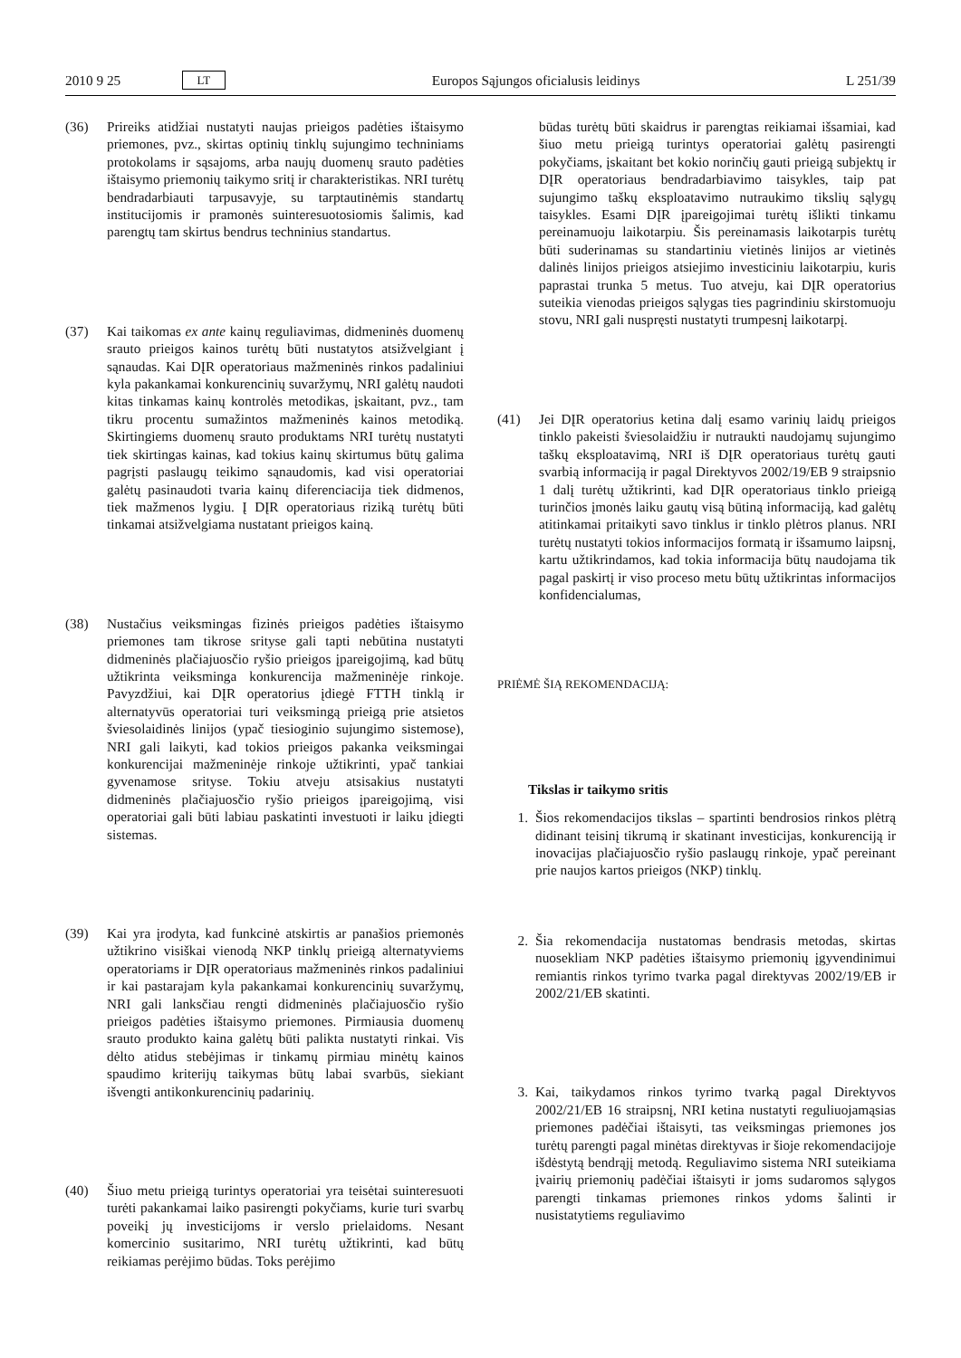2010 9 25 LT Europos Sąjungos oficialusis leidinys L 251/39
(36) Prireiks atidžiai nustatyti naujas prieigos padėties ištaisymo priemones, pvz., skirtas optinių tinklų sujungimo techniniams protokolams ir sąsajoms, arba naujų duomenų srauto padėties ištaisymo priemonių taikymo sritį ir charakteristikas. NRI turėtų bendradarbiauti tarpusavyje, su tarptautinėmis standartų institucijomis ir pramonės suinteresuotosiomis šalimis, kad parengtų tam skirtus bendrus techninius standartus.
(37) Kai taikomas ex ante kainų reguliavimas, didmeninės duomenų srauto prieigos kainos turėtų būti nustatytos atsižvelgiant į sąnaudas. Kai DĮR operatoriaus mažmeninės rinkos padaliniui kyla pakankamai konkurencinių suvaržymų, NRI galėtų naudoti kitas tinkamas kainų kontrolės metodikas, įskaitant, pvz., tam tikru procentu sumažintos mažmeninės kainos metodiką. Skirtingiems duomenų srauto produktams NRI turėtų nustatyti tiek skirtingas kainas, kad tokius kainų skirtumus būtų galima pagrįsti paslaugų teikimo sąnaudomis, kad visi operatoriai galėtų pasinaudoti tvaria kainų diferenciacija tiek didmenos, tiek mažmenos lygiu. Į DĮR operatoriaus riziką turėtų būti tinkamai atsižvelgiama nustatant prieigos kainą.
(38) Nustačius veiksmingas fizinės prieigos padėties ištaisymo priemones tam tikrose srityse gali tapti nebūtina nustatyti didmeninės plačiajuosčio ryšio prieigos įpareigojimą, kad būtų užtikrinta veiksminga konkurencija mažmeninėje rinkoje. Pavyzdžiui, kai DĮR operatorius įdiegė FTTH tinklą ir alternatyvūs operatoriai turi veiksmingą prieigą prie atsietos šviesolaidinės linijos (ypač tiesioginio sujungimo sistemose), NRI gali laikyti, kad tokios prieigos pakanka veiksmingai konkurencijai mažmeninėje rinkoje užtikrinti, ypač tankiai gyvenamose srityse. Tokiu atveju atsisakius nustatyti didmeninės plačiajuosčio ryšio prieigos įpareigojimą, visi operatoriai gali būti labiau paskatinti investuoti ir laiku įdiegti sistemas.
(39) Kai yra įrodyta, kad funkcinė atskirtis ar panašios priemonės užtikrino visiškai vienodą NKP tinklų prieigą alternatyviems operatoriams ir DĮR operatoriaus mažmeninės rinkos padaliniui ir kai pastarajam kyla pakankamai konkurencinių suvaržymų, NRI gali lanksčiau rengti didmeninės plačiajuosčio ryšio prieigos padėties ištaisymo priemones. Pirmiausia duomenų srauto produkto kaina galėtų būti palikta nustatyti rinkai. Vis dėlto atidus stebėjimas ir tinkamų pirmiau minėtų kainos spaudimo kriterijų taikymas būtų labai svarbūs, siekiant išvengti antikonkurencinių padarinių.
(40) Šiuo metu prieigą turintys operatoriai yra teisėtai suinteresuoti turėti pakankamai laiko pasirengti pokyčiams, kurie turi svarbų poveikį jų investicijoms ir verslo prielaidoms. Nesant komercinio susitarimo, NRI turėtų užtikrinti, kad būtų reikiamas perėjimo būdas. Toks perėjimo
būdas turėtų būti skaidrus ir parengtas reikiamai išsamiai, kad šiuo metu prieigą turintys operatoriai galėtų pasirengti pokyčiams, įskaitant bet kokio norinčių gauti prieigą subjektų ir DĮR operatoriaus bendradarbiavimo taisykles, taip pat sujungimo taškų eksploatavimo nutraukimo tikslių sąlygų taisykles. Esami DĮR įpareigojimai turėtų išlikti tinkamu pereinamuoju laikotarpiu. Šis pereinamasis laikotarpis turėtų būti suderinamas su standartiniu vietinės linijos ar vietinės dalinės linijos prieigos atsiejimo investiciniu laikotarpiu, kuris paprastai trunka 5 metus. Tuo atveju, kai DĮR operatorius suteikia vienodas prieigos sąlygas ties pagrindiniu skirstomuoju stovu, NRI gali nuspręsti nustatyti trumpesnį laikotarpį.
(41) Jei DĮR operatorius ketina dalį esamo varinių laidų prieigos tinklo pakeisti šviesolaidžiu ir nutraukti naudojamų sujungimo taškų eksploatavimą, NRI iš DĮR operatoriaus turėtų gauti svarbią informaciją ir pagal Direktyvos 2002/19/EB 9 straipsnio 1 dalį turėtų užtikrinti, kad DĮR operatoriaus tinklo prieigą turinčios įmonės laiku gautų visą būtiną informaciją, kad galėtų atitinkamai pritaikyti savo tinklus ir tinklo plėtros planus. NRI turėtų nustatyti tokios informacijos formatą ir išsamumo laipsnį, kartu užtikrindamos, kad tokia informacija būtų naudojama tik pagal paskirtį ir viso proceso metu būtų užtikrintas informacijos konfidencialumas,
PRIĖMĖ ŠIĄ REKOMENDACIJĄ:
Tikslas ir taikymo sritis
1. Šios rekomendacijos tikslas – spartinti bendrosios rinkos plėtrą didinant teisinį tikrumą ir skatinant investicijas, konkurenciją ir inovacijas plačiajuosčio ryšio paslaugų rinkoje, ypač pereinant prie naujos kartos prieigos (NKP) tinklų.
2. Šia rekomendacija nustatomas bendrasis metodas, skirtas nuosekliam NKP padėties ištaisymo priemonių įgyvendinimui remiantis rinkos tyrimo tvarka pagal direktyvas 2002/19/EB ir 2002/21/EB skatinti.
3. Kai, taikydamos rinkos tyrimo tvarką pagal Direktyvos 2002/21/EB 16 straipsnį, NRI ketina nustatyti reguliuojamąsias priemones padėčiai ištaisyti, tas veiksmingas priemones jos turėtų parengti pagal minėtas direktyvas ir šioje rekomendacijoje išdėstytą bendrąjį metodą. Reguliavimo sistema NRI suteikiama įvairių priemonių padėčiai ištaisyti ir joms sudaromos sąlygos parengti tinkamas priemones rinkos ydoms šalinti ir nusistatytiems reguliavimo